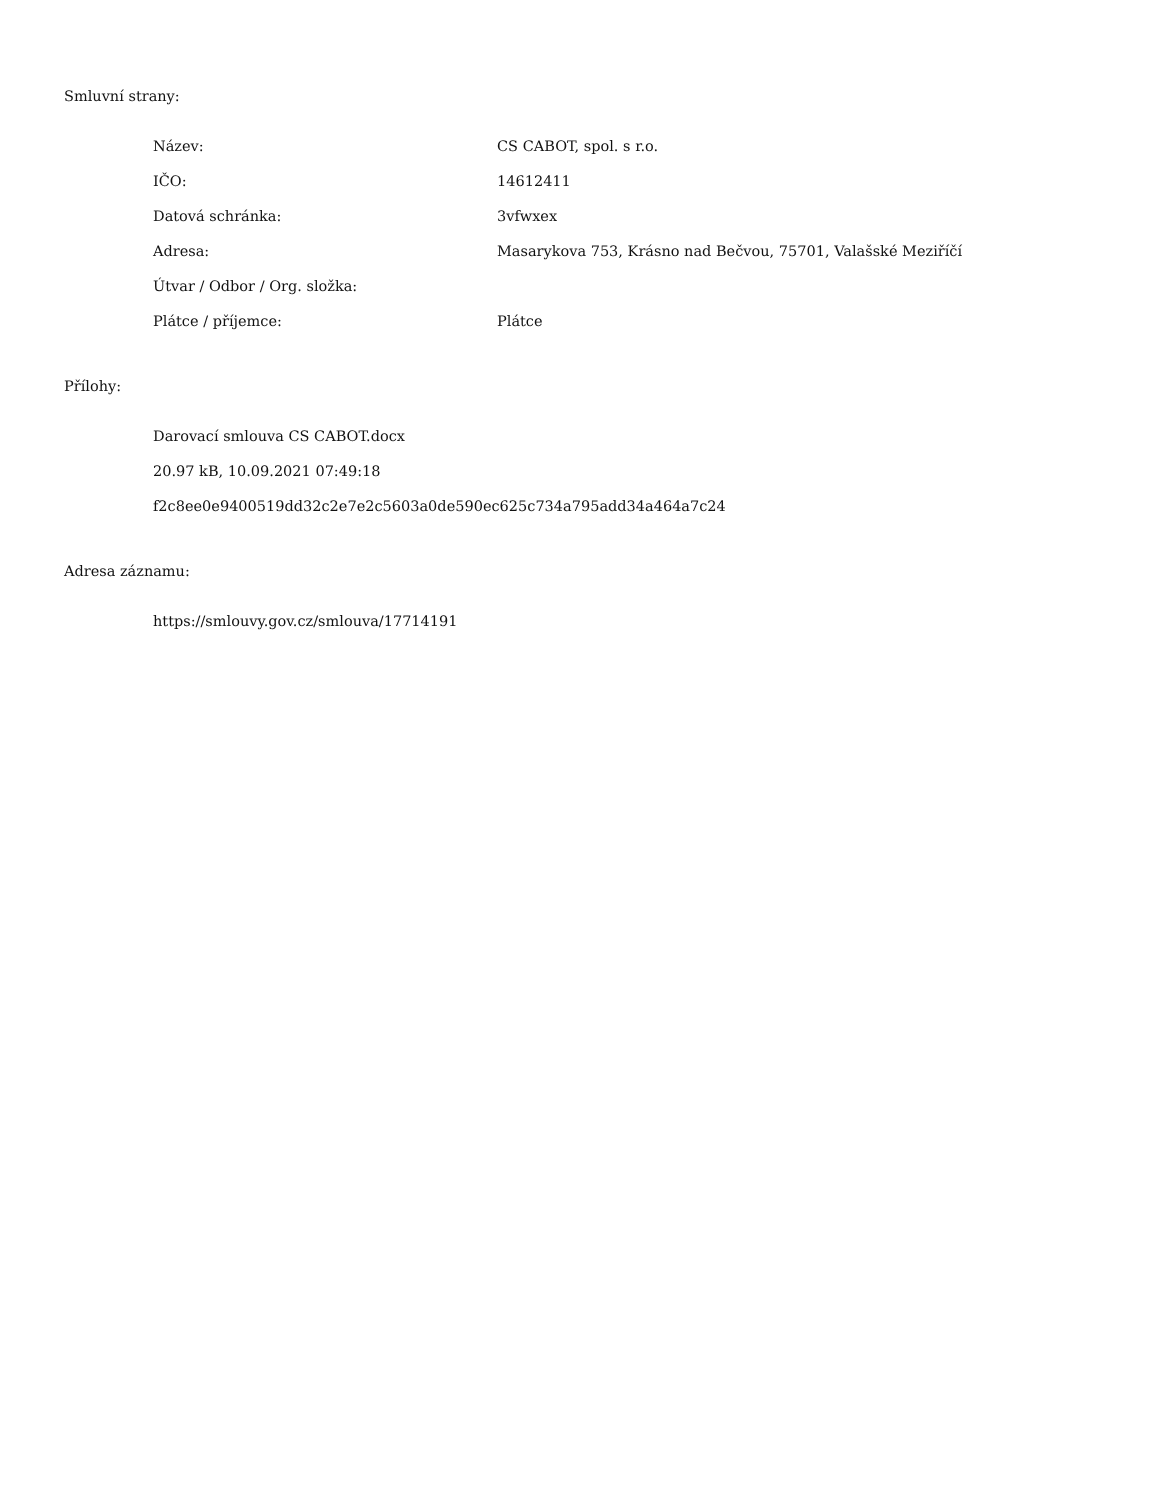Smluvní strany:
| Název: | CS CABOT, spol. s r.o. |
| IČO: | 14612411 |
| Datová schránka: | 3vfwxex |
| Adresa: | Masarykova 753, Krásno nad Bečvou, 75701, Valašské Meziříčí |
| Útvar / Odbor / Org. složka: | |
| Plátce / příjemce: | Plátce |
Přílohy:
Darovací smlouva CS CABOT.docx
20.97 kB, 10.09.2021 07:49:18
f2c8ee0e9400519dd32c2e7e2c5603a0de590ec625c734a795add34a464a7c24
Adresa záznamu:
https://smlouvy.gov.cz/smlouva/17714191